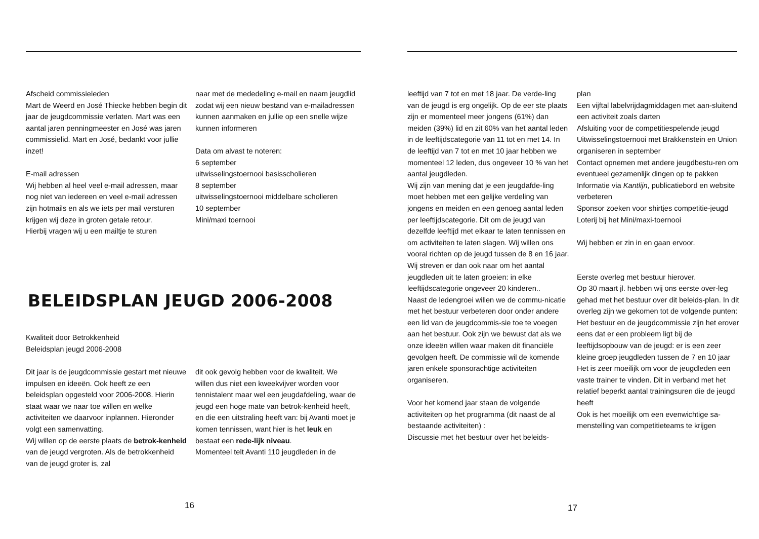Afscheid commissieleden
Mart de Weerd en José Thiecke hebben begin dit jaar de jeugdcommissie verlaten. Mart was een aantal jaren penningmeester en José was jaren commissielid. Mart en José, bedankt voor jullie inzet!
E-mail adressen
Wij hebben al heel veel e-mail adressen, maar nog niet van iedereen en veel e-mail adressen zijn hotmails en als we iets per mail versturen krijgen wij deze in groten getale retour.
Hierbij vragen wij u een mailtje te sturen
naar met de mededeling e-mail en naam jeugdlid zodat wij een nieuw bestand van e-mailadressen kunnen aanmaken en jullie op een snelle wijze kunnen informeren
Data om alvast te noteren:
6 september
uitwisselingstoernooi basisscholieren
8 september
uitwisselingstoernooi middelbare scholieren
10 september
Mini/maxi toernooi
BELEIDSPLAN JEUGD 2006-2008
Kwaliteit door Betrokkenheid
Beleidsplan jeugd 2006-2008
Dit jaar is de jeugdcommissie gestart met nieuwe impulsen en ideeën. Ook heeft ze een beleidsplan opgesteld voor 2006-2008. Hierin staat waar we naar toe willen en welke activiteiten we daarvoor inplannen. Hieronder volgt een samenvatting.
Wij willen op de eerste plaats de betrok-kenheid van de jeugd vergroten. Als de betrokkenheid van de jeugd groter is, zal
dit ook gevolg hebben voor de kwaliteit. We willen dus niet een kweekvijver worden voor tennistalent maar wel een jeugdafdeling, waar de jeugd een hoge mate van betrok-kenheid heeft, en die een uitstraling heeft van: bij Avanti moet je komen tennissen, want hier is het leuk en bestaat een rede-lijk niveau.
Momenteel telt Avanti 110 jeugdleden in de
16
leeftijd van 7 tot en met 18 jaar. De verde-ling van de jeugd is erg ongelijk. Op de eer ste plaats zijn er momenteel meer jongens (61%) dan meiden (39%) lid en zit 60% van het aantal leden in de leeftijdscategorie van 11 tot en met 14. In de leeftijd van 7 tot en met 10 jaar hebben we momenteel 12 leden, dus ongeveer 10 % van het aantal jeugdleden.
Wij zijn van mening dat je een jeugdafde-ling moet hebben met een gelijke verdeling van jongens en meiden en een genoeg aantal leden per leeftijdscategorie. Dit om de jeugd van dezelfde leeftijd met elkaar te laten tennissen en om activiteiten te laten slagen. Wij willen ons vooral richten op de jeugd tussen de 8 en 16 jaar. Wij streven er dan ook naar om het aantal jeugdleden uit te laten groeien: in elke leeftijdscategorie ongeveer 20 kinderen..
Naast de ledengroei willen we de commu-nicatie met het bestuur verbeteren door onder andere een lid van de jeugdcommis-sie toe te voegen aan het bestuur. Ook zijn we bewust dat als we onze ideeën willen waar maken dit financiële gevolgen heeft. De commissie wil de komende jaren enkele sponsorachtige activiteiten organiseren.
Voor het komend jaar staan de volgende activiteiten op het programma (dit naast de al bestaande activiteiten) :
Discussie met het bestuur over het beleids-
plan
Een vijftal labelvrijdagmiddagen met aan-sluitend een activiteit zoals darten
Afsluiting voor de competitiespelende jeugd
Uitwisselingstoernooi met Brakkenstein en Union organiseren in september
Contact opnemen met andere jeugdbestu-ren om eventueel gezamenlijk dingen op te pakken
Informatie via Kantlijn, publicatiebord en website verbeteren
Sponsor zoeken voor shirtjes competitie-jeugd
Loterij bij het Mini/maxi-toernooi
Wij hebben er zin in en gaan ervoor.
Eerste overleg met bestuur hierover.
Op 30 maart jl. hebben wij ons eerste over-leg gehad met het bestuur over dit beleids-plan. In dit overleg zijn we gekomen tot de volgende punten:
Het bestuur en de jeugdcommissie zijn het erover eens dat er een probleem ligt bij de leeftijdsopbouw van de jeugd: er is een zeer kleine groep jeugdleden tussen de 7 en 10 jaar
Het is zeer moeilijk om voor de jeugdleden een vaste trainer te vinden. Dit in verband met het relatief beperkt aantal trainingsuren die de jeugd heeft
Ook is het moeilijk om een evenwichtige sa-menstelling van competitieteams te krijgen
17